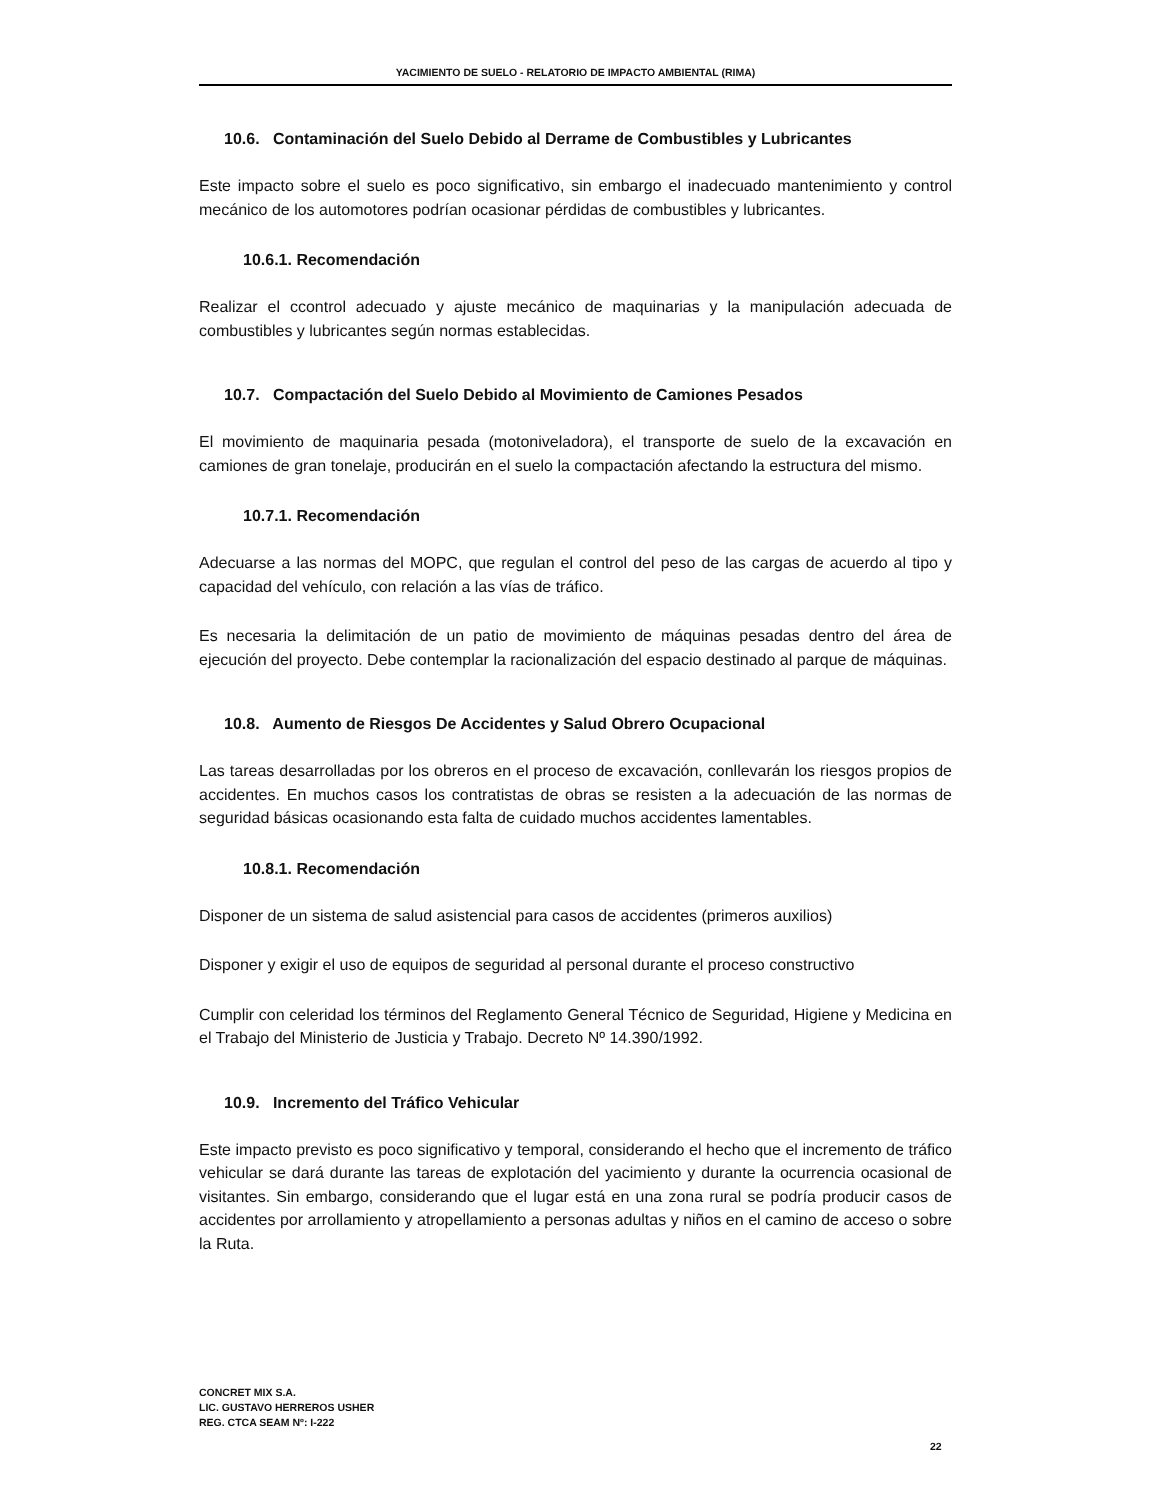YACIMIENTO DE SUELO - RELATORIO DE IMPACTO AMBIENTAL (RIMA)
10.6. Contaminación del Suelo Debido al Derrame de Combustibles y Lubricantes
Este impacto sobre el suelo es poco significativo, sin embargo el inadecuado mantenimiento y control mecánico de los automotores podrían ocasionar pérdidas de combustibles y lubricantes.
10.6.1. Recomendación
Realizar el ccontrol adecuado y ajuste mecánico de maquinarias y la manipulación adecuada de combustibles y lubricantes según normas establecidas.
10.7. Compactación del Suelo Debido al Movimiento de Camiones Pesados
El movimiento de maquinaria pesada (motoniveladora), el transporte de suelo de la excavación en camiones de gran tonelaje, producirán en el suelo la compactación afectando la estructura del mismo.
10.7.1. Recomendación
Adecuarse a las normas del MOPC, que regulan el control del peso de las cargas de acuerdo al tipo y capacidad del vehículo, con relación a las vías de tráfico.
Es necesaria la delimitación de un patio de movimiento de máquinas pesadas dentro del área de ejecución del proyecto. Debe contemplar la racionalización del espacio destinado al parque de máquinas.
10.8. Aumento de Riesgos De Accidentes y Salud Obrero Ocupacional
Las tareas desarrolladas por los obreros en el proceso de excavación, conllevarán los riesgos propios de accidentes. En muchos casos los contratistas de obras se resisten a la adecuación de las normas de seguridad básicas ocasionando esta falta de cuidado muchos accidentes lamentables.
10.8.1. Recomendación
Disponer de un sistema de salud asistencial para casos de accidentes (primeros auxilios)
Disponer y exigir el uso de equipos de seguridad al personal durante el proceso constructivo
Cumplir con celeridad los términos del Reglamento General Técnico de Seguridad, Higiene y Medicina en el Trabajo del Ministerio de Justicia y Trabajo. Decreto Nº 14.390/1992.
10.9. Incremento del Tráfico Vehicular
Este impacto previsto es poco significativo y temporal, considerando el hecho que el incremento de tráfico vehicular se dará durante las tareas de explotación del yacimiento y durante la ocurrencia ocasional de visitantes. Sin embargo, considerando que el lugar está en una zona rural se podría producir casos de accidentes por arrollamiento y atropellamiento a personas adultas y niños en el camino de acceso o sobre la Ruta.
CONCRET MIX S.A.
LIC. GUSTAVO HERREROS USHER
REG. CTCA SEAM Nº: I-222
22